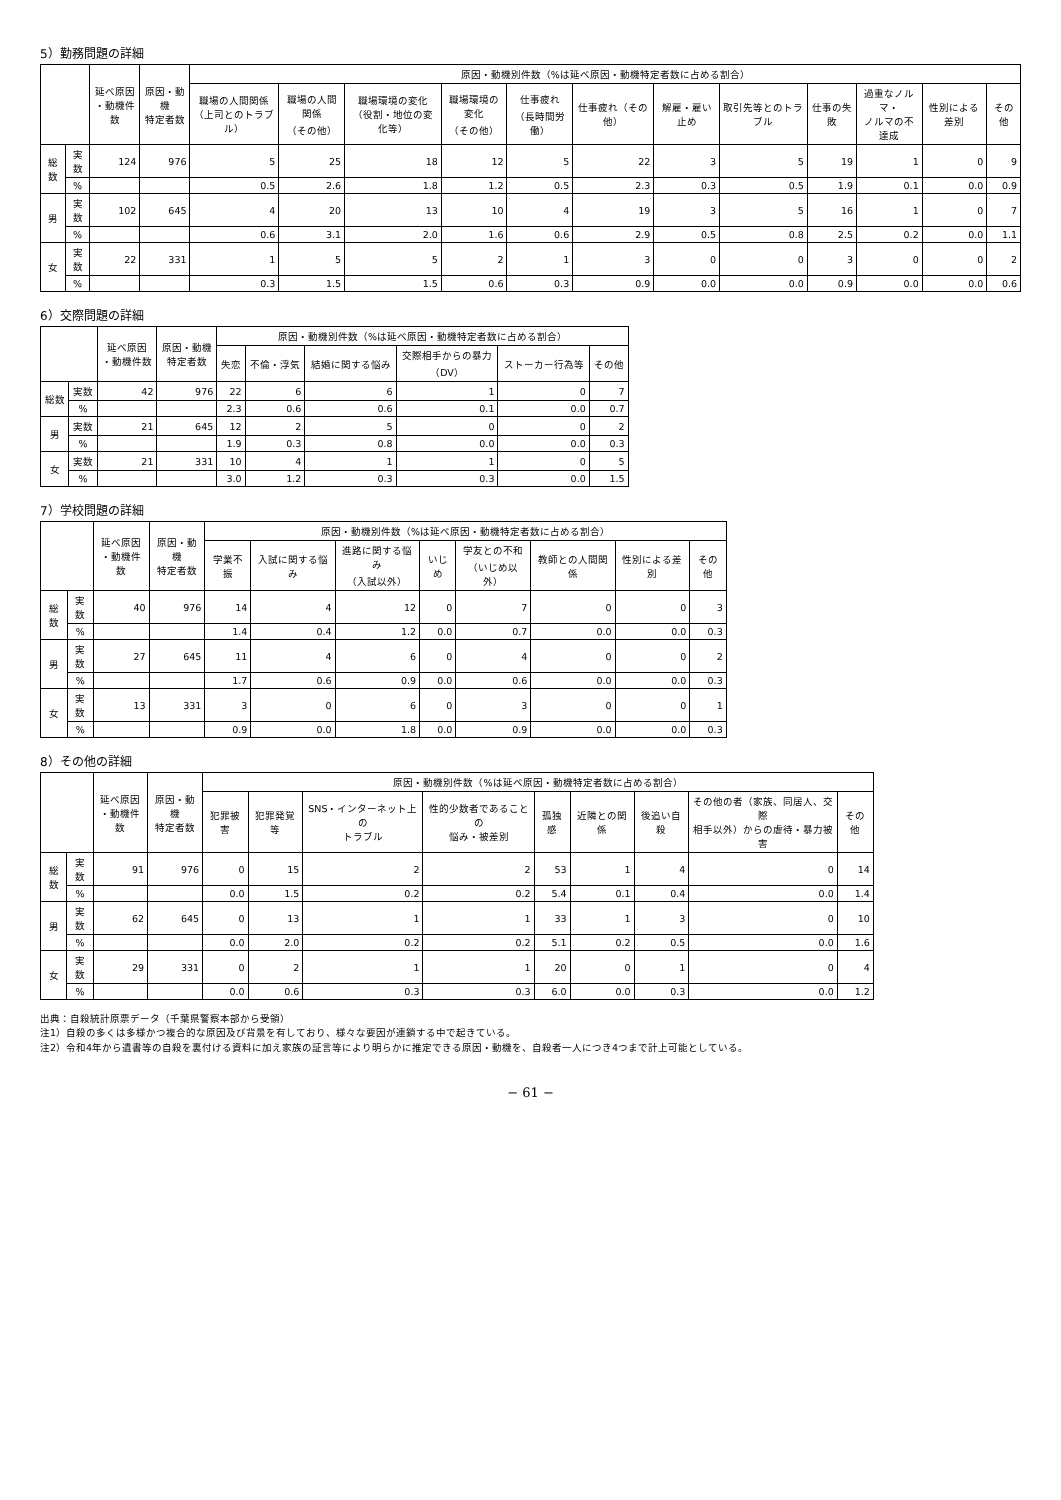5）勤務問題の詳細
| | | 延べ原因 ・動機件数 | 原因・動機 特定者数 | 原因・動機別件数（%は延べ原因・動機特定者数に占める割合） | | | | | | | | | | | |
| --- | --- | --- | --- | --- | --- | --- | --- | --- | --- | --- | --- | --- | --- | --- | --- |
| | | | | 職場の人間関係 （上司とのトラブル） | 職場の人間関係 （その他） | 職場環境の変化 （役割・地位の変化等） | 職場環境の変化 （その他） | 仕事疲れ （長時間労働） | 仕事疲れ（その他） | 解雇・雇い止め | 取引先等とのトラブル | 仕事の失敗 | 過重なノルマ・ ノルマの不達成 | 性別による差別 | その他 |
| 総数 | 実数 | 124 | 976 | 5 | 25 | 18 | 12 | 5 | 22 | 3 | 5 | 19 | 1 | 0 | 9 |
| | % | | | 0.5 | 2.6 | 1.8 | 1.2 | 0.5 | 2.3 | 0.3 | 0.5 | 1.9 | 0.1 | 0.0 | 0.9 |
| 男 | 実数 | 102 | 645 | 4 | 20 | 13 | 10 | 4 | 19 | 3 | 5 | 16 | 1 | 0 | 7 |
| | % | | | 0.6 | 3.1 | 2.0 | 1.6 | 0.6 | 2.9 | 0.5 | 0.8 | 2.5 | 0.2 | 0.0 | 1.1 |
| 女 | 実数 | 22 | 331 | 1 | 5 | 5 | 2 | 1 | 3 | 0 | 0 | 3 | 0 | 0 | 2 |
| | % | | | 0.3 | 1.5 | 1.5 | 0.6 | 0.3 | 0.9 | 0.0 | 0.0 | 0.9 | 0.0 | 0.0 | 0.6 |
6）交際問題の詳細
| | | 延べ原因 ・動機件数 | 原因・動機 特定者数 | 原因・動機別件数（%は延べ原因・動機特定者数に占める割合） | | | | | |
| --- | --- | --- | --- | --- | --- | --- | --- | --- | --- |
| | | | | 失恋 | 不倫・浮気 | 結婚に関する悩み | 交際相手からの暴力 （DV） | ストーカー行為等 | その他 |
| 総数 | 実数 | 42 | 976 | 22 | 6 | 6 | 1 | 0 | 7 |
| | % | | | 2.3 | 0.6 | 0.6 | 0.1 | 0.0 | 0.7 |
| 男 | 実数 | 21 | 645 | 12 | 2 | 5 | 0 | 0 | 2 |
| | % | | | 1.9 | 0.3 | 0.8 | 0.0 | 0.0 | 0.3 |
| 女 | 実数 | 21 | 331 | 10 | 4 | 1 | 1 | 0 | 5 |
| | % | | | 3.0 | 1.2 | 0.3 | 0.3 | 0.0 | 1.5 |
7）学校問題の詳細
| | | 延べ原因 ・動機件数 | 原因・動機 特定者数 | 原因・動機別件数（%は延べ原因・動機特定者数に占める割合） | | | | | | | |
| --- | --- | --- | --- | --- | --- | --- | --- | --- | --- | --- | --- |
| | | | | 学業不振 | 入試に関する悩み | 進路に関する悩み （入試以外） | いじめ | 学友との不和 （いじめ以外） | 教師との人間関係 | 性別による差別 | その他 |
| 総数 | 実数 | 40 | 976 | 14 | 4 | 12 | 0 | 7 | 0 | 0 | 3 |
| | % | | | 1.4 | 0.4 | 1.2 | 0.0 | 0.7 | 0.0 | 0.0 | 0.3 |
| 男 | 実数 | 27 | 645 | 11 | 4 | 6 | 0 | 4 | 0 | 0 | 2 |
| | % | | | 1.7 | 0.6 | 0.9 | 0.0 | 0.6 | 0.0 | 0.0 | 0.3 |
| 女 | 実数 | 13 | 331 | 3 | 0 | 6 | 0 | 3 | 0 | 0 | 1 |
| | % | | | 0.9 | 0.0 | 1.8 | 0.0 | 0.9 | 0.0 | 0.0 | 0.3 |
8）その他の詳細
| | | 延べ原因 ・動機件数 | 原因・動機 特定者数 | 原因・動機別件数（%は延べ原因・動機特定者数に占める割合） | | | | | | | | |
| --- | --- | --- | --- | --- | --- | --- | --- | --- | --- | --- | --- | --- |
| | | | | 犯罪被害 | 犯罪発覚等 | SNS・インターネット上の トラブル | 性的少数者であることの 悩み・被差別 | 孤独感 | 近隣との関係 | 後追い自殺 | その他の者（家族、同居人、交際 相手以外）からの虐待・暴力被害 | その他 |
| 総数 | 実数 | 91 | 976 | 0 | 15 | 2 | 2 | 53 | 1 | 4 | 0 | 14 |
| | % | | | 0.0 | 1.5 | 0.2 | 0.2 | 5.4 | 0.1 | 0.4 | 0.0 | 1.4 |
| 男 | 実数 | 62 | 645 | 0 | 13 | 1 | 1 | 33 | 1 | 3 | 0 | 10 |
| | % | | | 0.0 | 2.0 | 0.2 | 0.2 | 5.1 | 0.2 | 0.5 | 0.0 | 1.6 |
| 女 | 実数 | 29 | 331 | 0 | 2 | 1 | 1 | 20 | 0 | 1 | 0 | 4 |
| | % | | | 0.0 | 0.6 | 0.3 | 0.3 | 6.0 | 0.0 | 0.3 | 0.0 | 1.2 |
出典：自殺統計原票データ（千葉県警察本部から受領）
注1）自殺の多くは多様かつ複合的な原因及び背景を有しており、様々な要因が連鎖する中で起きている。
注2）令和4年から遺書等の自殺を裏付ける資料に加え家族の証言等により明らかに推定できる原因・動機を、自殺者一人につき4つまで計上可能としている。
− 61 −